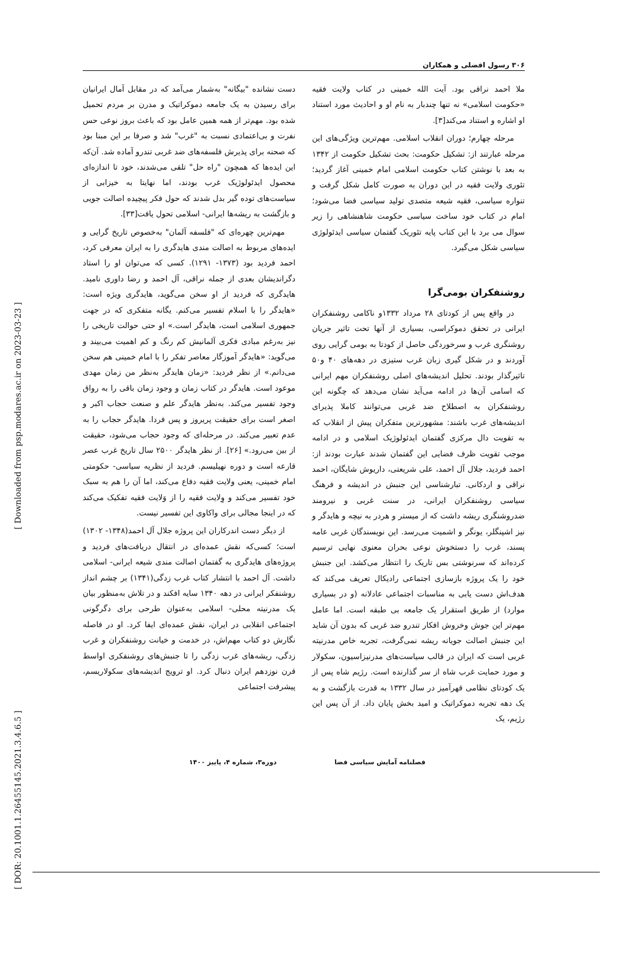۳۰۶ رسول افضلی و همکاران
ملا احمد نراقی بود. آیت الله خمینی در کتاب ولایت فقیه «حکومت اسلامی» نه تنها چندبار به نام او و احادیث مورد استناد او اشاره و استناد می‌کند[۳].
مرحله چهارم؛ دوران انقلاب اسلامی. مهم‌ترین ویژگی‌های این مرحله عبارتند از: تشکیل حکومت: بحث تشکیل حکومت از ۱۳۴۲ به بعد با نوشتن کتاب حکومت اسلامی امام خمینی آغاز گردید؛ تئوری ولایت فقیه در این دوران به صورت کامل شکل گرفت و تنواره سیاسی، فقیه شیعه متصدی تولید سیاسی فضا می‌شود؛ امام در کتاب خود ساخت سیاسی حکومت شاهنشاهی را زیر سوال می برد با این کتاب پایه تئوریک گفتمان سیاسی ایدئولوژی سیاسی شکل می‌گیرد.
روشنفکران بومی‌گرا
در واقع پس از کودتای ۲۸ مرداد ۱۳۳۲و ناکامی روشنفکران ایرانی در تحقق دموکراسی، بسیاری از آنها تحت تاثیر جریان روشنگری غرب و سرخوردگی حاصل از کودتا به بومی گرایی روی آوردند و در شکل گیری زبان غرب ستیزی در دهه‌های ۴۰ و۵۰ تاثیرگذار بودند. تحلیل اندیشه‌های اصلی روشنفکران مهم ایرانی که اسامی آن‌ها در ادامه می‌آید نشان می‌دهد که چگونه این روشنفکران به اصطلاح ضد غربی می‌توانند کاملا پذیرای اندیشه‌های غرب باشند: مشهورترین متفکران پیش از انقلاب که به تقویت دال مرکزی گفتمان ایدئولوژیک اسلامی و در ادامه موجب تقویت ظرف فضایی این گفتمان شدند عبارت بودند از: احمد فردید، جلال آل احمد، علی شریعتی، داریوش شایگان، احمد نراقی و اردکانی. تبارشناسی این جنبش در اندیشه و فرهنگ سیاسی روشنفکران ایرانی، در سنت غربی و نیرومند ضدروشنگری ریشه داشت که از میستر و هردر به نیچه و هایدگر و نیز اشپنگلر، یونگر و اشمیت می‌رسد. این نویسندگان غربی عامه پسند، غرب را دستخوش نوعی بحران معنوی نهایی ترسیم کرده‌اند که سرنوشتی بس تاریک را انتظار می‌کشد. این جنبش خود را یک پروژه بازسازی اجتماعی رادیکال تعریف می‌کند که هدف‌اش دست یابی به مناسبات اجتماعی عادلانه (و در بسیاری موارد) از طریق استقرار یک جامعه بی طبقه است. اما عامل مهم‌تر این جوش وخروش افکار تندرو ضد غربی که بدون آن شاید این جنبش اصالت جویانه ریشه نمی‌گرفت، تجربه خاص مدرنیته غربی است که ایران در قالب سیاست‌های مدرنیزاسیون، سکولار و مورد حمایت غرب شاه از سر گذارنده است. رژیم شاه پس از یک کودتای نظامی قهرآمیز در سال ۱۳۳۲ به قدرت بازگشت و به یک دهه تجربه دموکراتیک و امید بخش پایان داد. از آن پس این رژیم، یک
دست نشانده "بیگانه" به‌شمار می‌آمد که در مقابل آمال ایرانیان برای رسیدن به یک جامعه دموکراتیک و مدرن بر مردم تحمیل شده بود. مهم‌تر از همه همین عامل بود که باعث بروز نوعی حس نفرت و بی‌اعتمادی نسبت به "غرب" شد و صرفا بر این مبنا بود که صحنه برای پذیرش فلسفه‌های ضد غربی تندرو آماده شد. آن‌که این ایده‌ها که همچون "راه حل" تلقی می‌شدند، خود تا اندازه‌ای محصول ایدئولوژیک غرب بودند، اما نهایتا به خیزابی از سیاست‌های توده گیر بدل شدند که حول فکر پیچیده اصالت جویی و بازگشت به ریشه‌ها ایرانی- اسلامی تحول یافت[۳۳].
مهم‌ترین چهره‌ای که "فلسفه آلمان" به‌خصوص تاریخ گرایی و ایده‌های مربوط به اصالت مندی هایدگری را به ایران معرفی کرد، احمد فردید بود (۱۳۷۳- ۱۲۹۱). کسی که می‌توان او را استاد دگراندیشان بعدی از جمله نراقی، آل احمد و رضا داوری نامید. هایدگری که فردید از او سخن می‌گوید، هایدگری ویژه است: «هایدگر را با اسلام تفسیر می‌کنم. یگانه متفکری که در جهت جمهوری اسلامی است، هایدگر است.» او حتی حوالت تاریخی را نیز به‌رغم مبادی فکری آلمانیش کم رنگ و کم اهمیت می‌بیند و می‌گوید: «هایدگر آموزگار معاصر تفکر را با امام خمینی هم سخن می‌دانم.» از نظر فردید: «زمان هایدگر به‌نظر من زمان مهدی موعود است. هایدگر در کتاب زمان و وجود زمان باقی را به رواق وجود تفسیر می‌کند. به‌نظر هایدگر علم و صنعت حجاب اکبر و اصغر است برای حقیقت پریروز و پس فردا. هایدگر حجاب را به عدم تعبیر می‌کند. در مرحله‌ای که وجود حجاب می‌شود، حقیقت از بین می‌رود.» [۲۶]. از نظر هایدگر ۲۵۰۰ سال تاریخ غرب عصر قارعه است و دوره نهیلیسم. فردید از نظریه سیاسی- حکومتی امام خمینی، یعنی ولایت فقیه دفاع می‌کند، اما آن را هم به سبک خود تفسیر می‌کند و وِلایت فقیه را از وَلایت فقیه تفکیک می‌کند که در اینجا مجالی برای واکاوی این تفسیر نیست.
از دیگر دست اندرکاران این پروژه جلال آل احمد(۱۳۴۸- ۱۳۰۲) است؛ کسی‌که نقش عمده‌ای در انتقال دریافت‌های فردید و پروژه‌های هایدگری به گفتمان اصالت مندی شیعه ایرانی- اسلامی داشت. آل احمد با انتشار کتاب غرب زدگی(۱۳۴۱) بر چشم انداز روشنفکر ایرانی در دهه ۱۳۴۰ سایه افکند و در تلاش به‌منظور بیان یک مدرنیته محلی- اسلامی به‌عنوان طرحی برای دگرگونی اجتماعی انقلابی در ایران، نقش عمده‌ای ایفا کرد. او در فاصله نگارش دو کتاب مهم‌اش، در خدمت و خیانت روشنفکران و غرب زدگی، ریشه‌های غرب زدگی را تا جنبش‌های روشنفکری اواسط قرن نوزدهم ایران دنبال کرد. او ترویج اندیشه‌های سکولاریسم، پیشرفت اجتماعی
فصلنامه آمایش سیاسی فضا دوره۳، شماره ۴، پاییز ۱۴۰۰
[ DOR: 20.1001.1.26455145.2021.3.4.6.5 ] [ Downloaded from psp.modares.ac.ir on 2023-03-23 ]